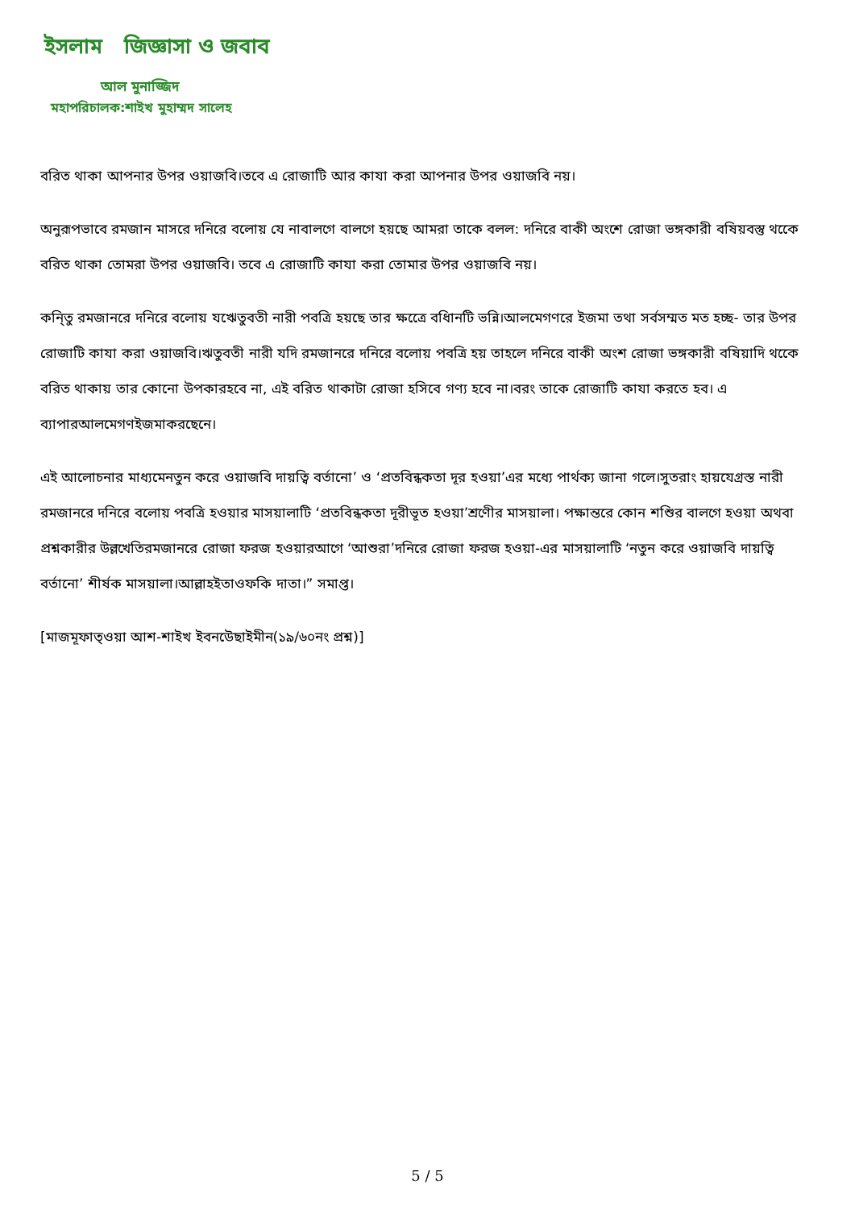ইসলাম জিজ্ঞাসা ও জবাব
আল মুনাজ্জিদ
মহাপরিচালক:শাইখ মুহাম্মদ সালেহ
বরিত থাকা আপনার উপর ওয়াজবি।তবে এ রোজাটি আর কাযা করা আপনার উপর ওয়াজবি নয়।
অনুরূপভাবে রমজান মাসরে দনিরে বলোয় যে নাবালগে বালগে হয়ছে আমরা তাকে বলল: দনিরে বাকী অংশে রোজা ভঙ্গকারী বষিয়বস্তু থকেে বরিত থাকা তোমরা উপর ওয়াজবি। তবে এ রোজাটি কাযা করা তোমার উপর ওয়াজবি নয়।
কনি্তু রমজানরে দনিরে বলোয় যঋেতুবতী নারী পবত্রি হয়ছে তার ক্ষত্রেে বধিানটি ভন্নি।আলমেগণরে ইজমা তথা সর্বসম্মত মত হচ্ছ- তার উপর রোজাটি কাযা করা ওয়াজবি।ঋতুবতী নারী যদি রমজানরে দনিরে বলোয় পবত্রি হয় তাহলে দনিরে বাকী অংশ রোজা ভঙ্গকারী বষিয়াদি থকেে বরিত থাকায় তার কোনো উপকারহবে না, এই বরিত থাকাটা রোজা হসিবে গণ্য হবে না।বরং তাকে রোজাটি কাযা করতে হব। এ ব্যাপারআলমেগণইজমাকরছেনে।
এই আলোচনার মাধ্যমেনতুন করে ওয়াজবি দায়ত্বি বর্তানো’ ও ‘প্রতবিন্ধকতা দূর হওয়া’এর মধ্যে পার্থক্য জানা গলে।সুতরাং হায়যেগ্রস্ত নারী রমজানরে দনিরে বলোয় পবত্রি হওয়ার মাসয়ালাটি ‘প্রতবিন্ধকতা দূরীভূত হওয়া’শ্রণেীর মাসয়ালা। পক্ষান্তরে কোন শশিুর বালগে হওয়া অথবা প্রশ্নকারীর উল্লখেতিরমজানরে রোজা ফরজ হওয়ারআগে ‘আশুরা’দনিরে রোজা ফরজ হওয়া-এর মাসয়ালাটি ‘নতুন করে ওয়াজবি দায়ত্বি বর্তানো’ শীর্ষক মাসয়ালা।আল্লাহইতাওফকি দাতা।” সমাপ্ত।
[মাজমূফাত্ওয়া আশ-শাইখ ইবনউেছাইমীন(১৯/৬০নং প্রশ্ন)]
5 / 5